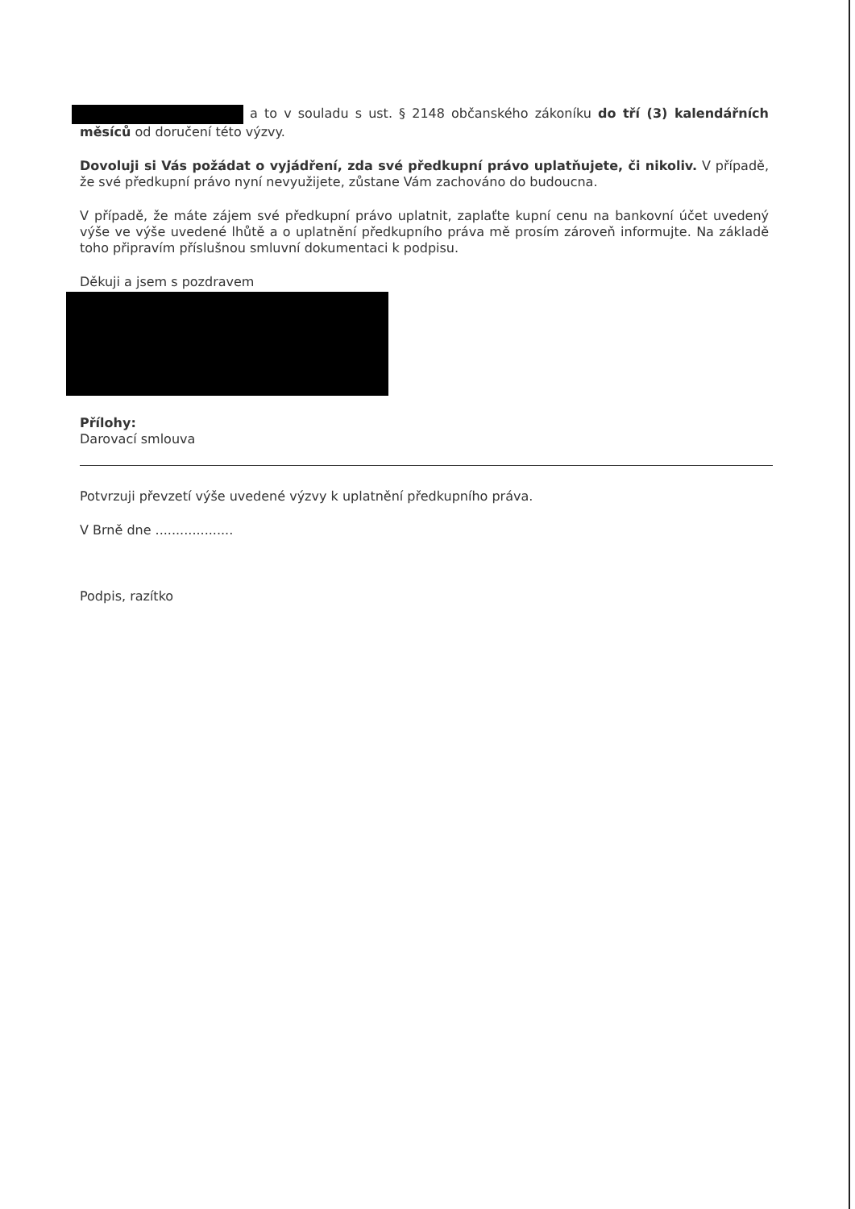a to v souladu s ust. § 2148 občanského zákoníku do tří (3) kalendářních měsíců od doručení této výzvy.
Dovoluji si Vás požádat o vyjádření, zda své předkupní právo uplatňujete, či nikoliv. V případě, že své předkupní právo nyní nevyužijete, zůstane Vám zachováno do budoucna.
V případě, že máte zájem své předkupní právo uplatnit, zaplaťte kupní cenu na bankovní účet uvedený výše ve výše uvedené lhůtě a o uplatnění předkupního práva mě prosím zároveň informujte. Na základě toho připravím příslušnou smluvní dokumentaci k podpisu.
Děkuji a jsem s pozdravem
Přílohy:
Darovací smlouva
Potvrzuji převzetí výše uvedené výzvy k uplatnění předkupního práva.
V Brně dne ...................
Podpis, razítko